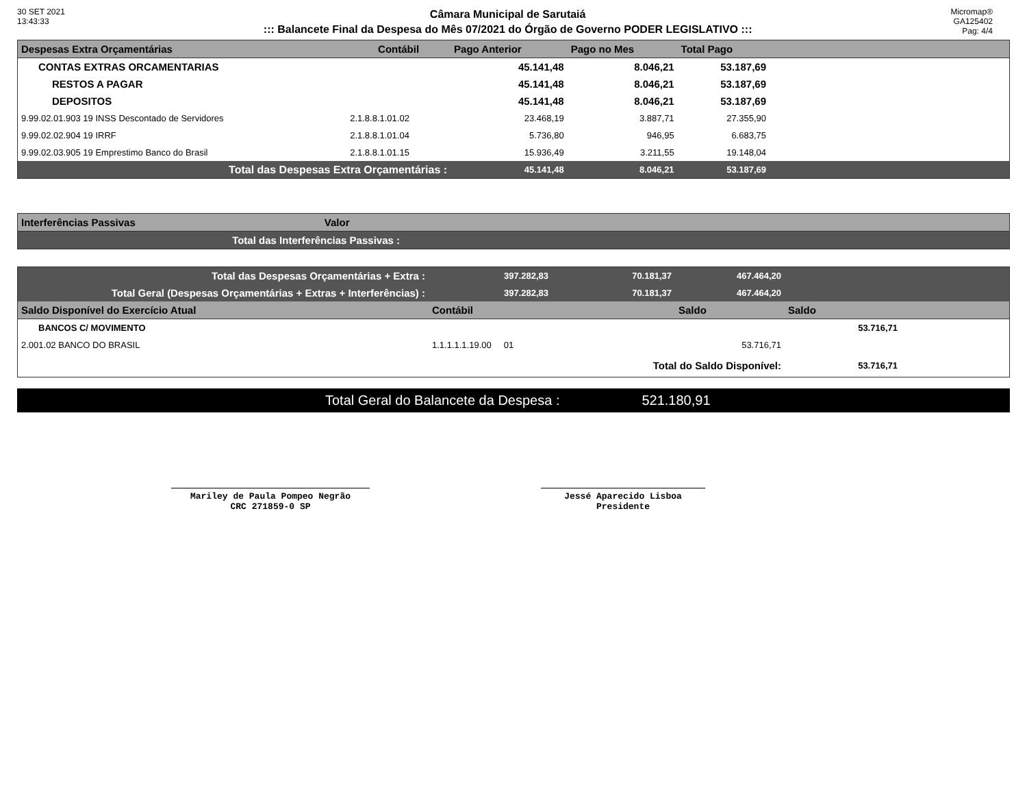30 SET 2021
13:43:33
Câmara Municipal de Sarutaiá
::: Balancete Final da Despesa do Mês 07/2021 do Órgão de Governo PODER LEGISLATIVO :::
Micromap®
GA125402
Pag: 4/4
| Despesas Extra Orçamentárias | Contábil | Pago Anterior | Pago no Mes | Total Pago | |
| --- | --- | --- | --- | --- | --- |
| CONTAS EXTRAS ORCAMENTARIAS | | 45.141,48 | 8.046,21 | 53.187,69 | |
| RESTOS A PAGAR | | 45.141,48 | 8.046,21 | 53.187,69 | |
| DEPOSITOS | | 45.141,48 | 8.046,21 | 53.187,69 | |
| 9.99.02.01.903 19 INSS Descontado de Servidores | 2.1.8.8.1.01.02 | 23.468,19 | 3.887,71 | 27.355,90 | |
| 9.99.02.02.904 19 IRRF | 2.1.8.8.1.01.04 | 5.736,80 | 946,95 | 6.683,75 | |
| 9.99.02.03.905 19 Emprestimo Banco do Brasil | 2.1.8.8.1.01.15 | 15.936,49 | 3.211,55 | 19.148,04 | |
| Total das Despesas Extra Orçamentárias : | | 45.141,48 | 8.046,21 | 53.187,69 | |
| Interferências Passivas | Valor |
| --- | --- |
| Total das Interferências Passivas : | |
| Total das Despesas Orçamentárias + Extra : | 397.282,83 | 70.181,37 | 467.464,20 | | |
| Total Geral (Despesas Orçamentárias + Extras + Interferências) : | 397.282,83 | 70.181,37 | 467.464,20 | | |
| Saldo Disponível do Exercício Atual | Contábil | | Saldo | Saldo | |
| BANCOS C/ MOVIMENTO | | | | 53.716,71 | |
| 2.001.02 BANCO DO BRASIL | 1.1.1.1.1.19.00 01 | | 53.716,71 | | |
| Total do Saldo Disponível: | | | | 53.716,71 | |
Total Geral do Balancete da Despesa : 521.180,91
Mariley de Paula Pompeo Negrão
CRC 271859-0 SP
Jessé Aparecido Lisboa
Presidente